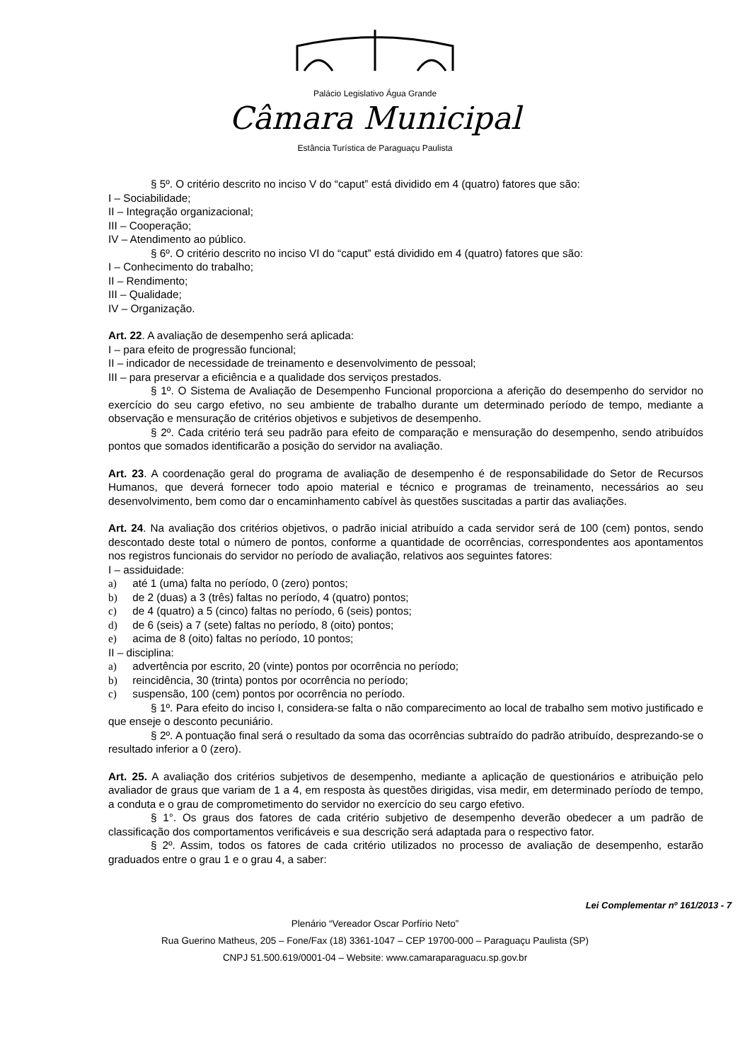Palácio Legislativo Água Grande
Câmara Municipal
Estância Turística de Paraguaçu Paulista
§ 5º. O critério descrito no inciso V do “caput” está dividido em 4 (quatro) fatores que são:
I – Sociabilidade;
II – Integração organizacional;
III – Cooperação;
IV – Atendimento ao público.
§ 6º. O critério descrito no inciso VI do “caput” está dividido em 4 (quatro) fatores que são:
I – Conhecimento do trabalho;
II – Rendimento;
III – Qualidade;
IV – Organização.
Art. 22. A avaliação de desempenho será aplicada:
I – para efeito de progressão funcional;
II – indicador de necessidade de treinamento e desenvolvimento de pessoal;
III – para preservar a eficiência e a qualidade dos serviços prestados.
§ 1º. O Sistema de Avaliação de Desempenho Funcional proporciona a aferição do desempenho do servidor no exercício do seu cargo efetivo, no seu ambiente de trabalho durante um determinado período de tempo, mediante a observação e mensuração de critérios objetivos e subjetivos de desempenho.
§ 2º. Cada critério terá seu padrão para efeito de comparação e mensuração do desempenho, sendo atribuídos pontos que somados identificarão a posição do servidor na avaliação.
Art. 23. A coordenação geral do programa de avaliação de desempenho é de responsabilidade do Setor de Recursos Humanos, que deverá fornecer todo apoio material e técnico e programas de treinamento, necessários ao seu desenvolvimento, bem como dar o encaminhamento cabível às questões suscitadas a partir das avaliações.
Art. 24. Na avaliação dos critérios objetivos, o padrão inicial atribuído a cada servidor será de 100 (cem) pontos, sendo descontado deste total o número de pontos, conforme a quantidade de ocorrências, correspondentes aos apontamentos nos registros funcionais do servidor no período de avaliação, relativos aos seguintes fatores:
I – assiduidade:
a) até 1 (uma) falta no período, 0 (zero) pontos;
b) de 2 (duas) a 3 (três) faltas no período, 4 (quatro) pontos;
c) de 4 (quatro) a 5 (cinco) faltas no período, 6 (seis) pontos;
d) de 6 (seis) a 7 (sete) faltas no período, 8 (oito) pontos;
e) acima de 8 (oito) faltas no período, 10 pontos;
II – disciplina:
a) advertência por escrito, 20 (vinte) pontos por ocorrência no período;
b) reincidência, 30 (trinta) pontos por ocorrência no período;
c) suspensão, 100 (cem) pontos por ocorrência no período.
§ 1º. Para efeito do inciso I, considera-se falta o não comparecimento ao local de trabalho sem motivo justificado e que enseje o desconto pecuniário.
§ 2º. A pontuação final será o resultado da soma das ocorrências subtraído do padrão atribuído, desprezando-se o resultado inferior a 0 (zero).
Art. 25. A avaliação dos critérios subjetivos de desempenho, mediante a aplicação de questionários e atribuição pelo avaliador de graus que variam de 1 a 4, em resposta às questões dirigidas, visa medir, em determinado período de tempo, a conduta e o grau de comprometimento do servidor no exercício do seu cargo efetivo.
§ 1°. Os graus dos fatores de cada critério subjetivo de desempenho deverão obedecer a um padrão de classificação dos comportamentos verificáveis e sua descrição será adaptada para o respectivo fator.
§ 2º. Assim, todos os fatores de cada critério utilizados no processo de avaliação de desempenho, estarão graduados entre o grau 1 e o grau 4, a saber:
Lei Complementar nº 161/2013 - 7
Plenário “Vereador Oscar Porfírio Neto”
Rua Guerino Matheus, 205 – Fone/Fax (18) 3361-1047 – CEP 19700-000 – Paraguaçu Paulista (SP)
CNPJ 51.500.619/0001-04 – Website: www.camaraparaguacu.sp.gov.br